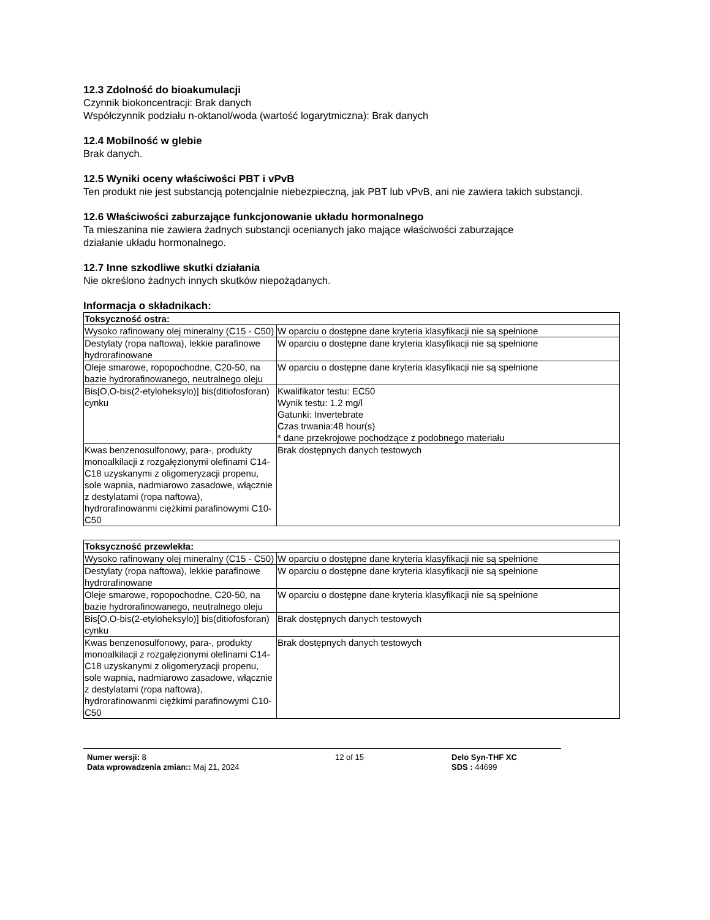12.3 Zdolność do bioakumulacji
Czynnik biokoncentracji: Brak danych
Współczynnik podziału n-oktanol/woda (wartość logarytmiczna): Brak danych
12.4 Mobilność w glebie
Brak danych.
12.5 Wyniki oceny właściwości PBT i vPvB
Ten produkt nie jest substancją potencjalnie niebezpieczną, jak PBT lub vPvB, ani nie zawiera takich substancji.
12.6 Właściwości zaburzające funkcjonowanie układu hormonalnego
Ta mieszanina nie zawiera żadnych substancji ocenianych jako mające właściwości zaburzające
działanie układu hormonalnego.
12.7 Inne szkodliwe skutki działania
Nie określono żadnych innych skutków niepożądanych.
Informacja o składnikach:
| Toksyczność ostra: | |
| --- | --- |
| Wysoko rafinowany olej mineralny (C15 - C50) | W oparciu o dostępne dane kryteria klasyfikacji nie są spełnione |
| Destylaty (ropa naftowa), lekkie parafinowe hydrorafinowane | W oparciu o dostępne dane kryteria klasyfikacji nie są spełnione |
| Oleje smarowe, ropopochodne, C20-50, na bazie hydrorafinowanego, neutralnego oleju | W oparciu o dostępne dane kryteria klasyfikacji nie są spełnione |
| Bis[O,O-bis(2-etyloheksylo)] bis(ditiofosforan) cynku | Kwalifikator testu: EC50 Wynik testu: 1.2 mg/l Gatunki: Invertebrate Czas trwania:48 hour(s) * dane przekrojowe pochodzące z podobnego materiału |
| Kwas benzenosulfonowy, para-, produkty monoalkilacji z rozgałęzionymi olefinami C14-C18 uzyskanymi z oligomeryzacji propenu, sole wapnia, nadmiarowo zasadowe, włącznie z destylatami (ropa naftowa), hydrorafinowanmi ciężkimi parafinowymi C10-C50 | Brak dostępnych danych testowych |
| Toksyczność przewlekła: | |
| --- | --- |
| Wysoko rafinowany olej mineralny (C15 - C50) | W oparciu o dostępne dane kryteria klasyfikacji nie są spełnione |
| Destylaty (ropa naftowa), lekkie parafinowe hydrorafinowane | W oparciu o dostępne dane kryteria klasyfikacji nie są spełnione |
| Oleje smarowe, ropopochodne, C20-50, na bazie hydrorafinowanego, neutralnego oleju | W oparciu o dostępne dane kryteria klasyfikacji nie są spełnione |
| Bis[O,O-bis(2-etyloheksylo)] bis(ditiofosforan) cynku | Brak dostępnych danych testowych |
| Kwas benzenosulfonowy, para-, produkty monoalkilacji z rozgałęzionymi olefinami C14-C18 uzyskanymi z oligomeryzacji propenu, sole wapnia, nadmiarowo zasadowe, włącznie z destylatami (ropa naftowa), hydrorafinowanmi ciężkimi parafinowymi C10-C50 | Brak dostępnych danych testowych |
Numer wersji: 8
Data wprowadzenia zmian:: Maj 21, 2024
12 of 15 Delo Syn-THF XC
SDS : 44699